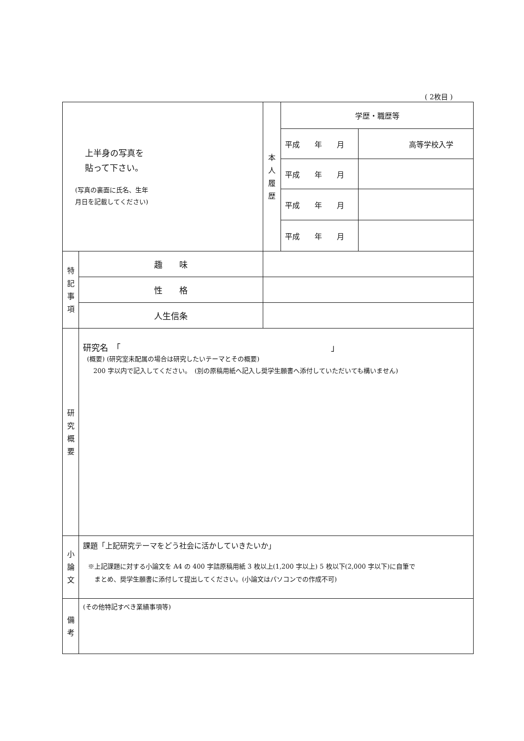( 2枚目 )
| 上半身の写真を 貼って下さい。 (写真の裏面に氏名、生年 月日を記載してください) | | 本 人 履 歴 | 学歴・職歴等 | |
| | | | 平成 年 月 | 高等学校入学 |
| | | | 平成 年 月 | |
| | | | 平成 年 月 | |
| | | | 平成 年 月 | |
| 特 記 事 項 | 趣 味 | | | |
| | 性 格 | | | |
| | 人生信条 | | | |
| 研 究 概 要 | 研究名 「 」 (概要) (研究室未配属の場合は研究したいテーマとその概要) 200 字以内で記入してください。 (別の原稿用紙へ記入し奨学生願書へ添付していただいても構いません) | | | |
| 小 論 文 | 課題「上記研究テーマをどう社会に活かしていきたいか」 ※上記課題に対する小論文を A4 の 400 字詰原稿用紙 3 枚以上(1,200 字以上) 5 枚以下(2,000 字以下)に自筆で まとめ、奨学生願書に添付して提出してください。(小論文はパソコンでの作成不可) | | | |
| 備 考 | (その他特記すべき業績事項等) | | | |